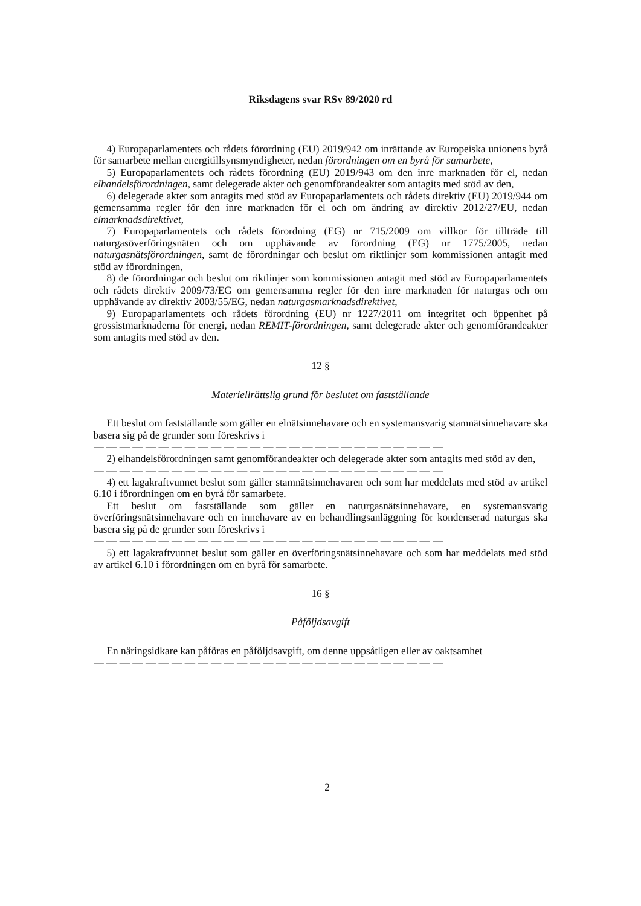Riksdagens svar RSv 89/2020 rd
4) Europaparlamentets och rådets förordning (EU) 2019/942 om inrättande av Europeiska unionens byrå för samarbete mellan energitillsynsmyndigheter, nedan förordningen om en byrå för samarbete,
5) Europaparlamentets och rådets förordning (EU) 2019/943 om den inre marknaden för el, nedan elhandelsförordningen, samt delegerade akter och genomförandeakter som antagits med stöd av den,
6) delegerade akter som antagits med stöd av Europaparlamentets och rådets direktiv (EU) 2019/944 om gemensamma regler för den inre marknaden för el och om ändring av direktiv 2012/27/EU, nedan elmarknadsdirektivet,
7) Europaparlamentets och rådets förordning (EG) nr 715/2009 om villkor för tillträde till naturgasöverföringsnäten och om upphävande av förordning (EG) nr 1775/2005, nedan naturgasnätsförordningen, samt de förordningar och beslut om riktlinjer som kommissionen antagit med stöd av förordningen,
8) de förordningar och beslut om riktlinjer som kommissionen antagit med stöd av Europaparlamentets och rådets direktiv 2009/73/EG om gemensamma regler för den inre marknaden för naturgas och om upphävande av direktiv 2003/55/EG, nedan naturgasmarknadsdirektivet,
9) Europaparlamentets och rådets förordning (EU) nr 1227/2011 om integritet och öppenhet på grossistmarknaderna för energi, nedan REMIT-förordningen, samt delegerade akter och genomförandeakter som antagits med stöd av den.
12 §
Materiellrättslig grund för beslutet om fastställande
Ett beslut om fastställande som gäller en elnätsinnehavare och en systemansvarig stamnätsinnehavare ska basera sig på de grunder som föreskrivs i
— — — — — — — — — — — — — — — — — — — — — — — — — — —
2) elhandelsförordningen samt genomförandeakter och delegerade akter som antagits med stöd av den,
— — — — — — — — — — — — — — — — — — — — — — — — — — —
4) ett lagakraftvunnet beslut som gäller stamnätsinnehavaren och som har meddelats med stöd av artikel 6.10 i förordningen om en byrå för samarbete.
Ett beslut om fastställande som gäller en naturgasnätsinnehavare, en systemansvarig överföringsnätsinnehavare och en innehavare av en behandlingsanläggning för kondenserad naturgas ska basera sig på de grunder som föreskrivs i
— — — — — — — — — — — — — — — — — — — — — — — — — — —
5) ett lagakraftvunnet beslut som gäller en överföringsnätsinnehavare och som har meddelats med stöd av artikel 6.10 i förordningen om en byrå för samarbete.
16 §
Påföljdsavgift
En näringsidkare kan påföras en påföljdsavgift, om denne uppsåtligen eller av oaktsamhet
— — — — — — — — — — — — — — — — — — — — — — — — — — —
2